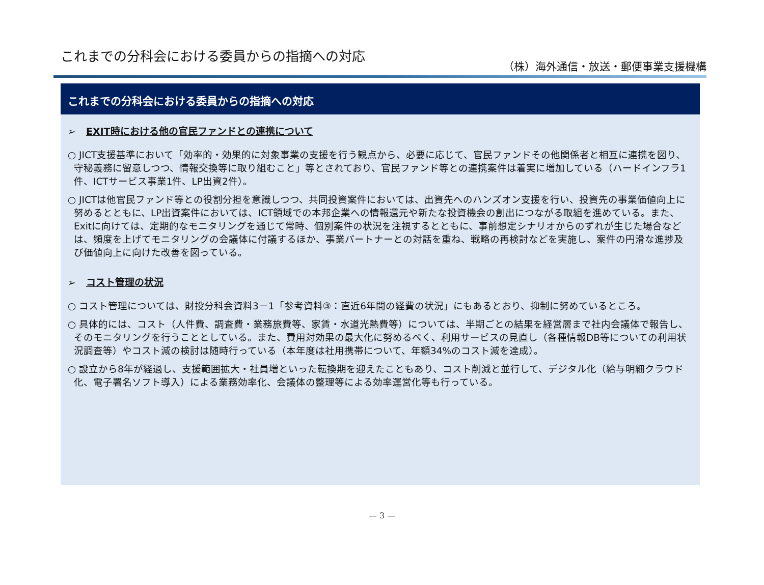これまでの分科会における委員からの指摘への対応
（株）海外通信・放送・郵便事業支援機構
これまでの分科会における委員からの指摘への対応
➢ EXIT時における他の官民ファンドとの連携について
○ JICT支援基準において「効率的・効果的に対象事業の支援を行う観点から、必要に応じて、官民ファンドその他関係者と相互に連携を図り、守秘義務に留意しつつ、情報交換等に取り組むこと」等とされており、官民ファンド等との連携案件は着実に増加している（ハードインフラ1件、ICTサービス事業1件、LP出資2件）。
○ JICTは他官民ファンド等との役割分担を意識しつつ、共同投資案件においては、出資先へのハンズオン支援を行い、投資先の事業価値向上に努めるとともに、LP出資案件においては、ICT領域での本邦企業への情報還元や新たな投資機会の創出につながる取組を進めている。また、Exitに向けては、定期的なモニタリングを通じて常時、個別案件の状況を注視するとともに、事前想定シナリオからのずれが生じた場合などは、頻度を上げてモニタリングの会議体に付議するほか、事業パートナーとの対話を重ね、戦略の再検討などを実施し、案件の円滑な進捗及び価値向上に向けた改善を図っている。
➢ コスト管理の状況
○ コスト管理については、財投分科会資料3－1「参考資料③：直近6年間の経費の状況」にもあるとおり、抑制に努めているところ。
○ 具体的には、コスト（人件費、調査費・業務旅費等、家賃・水道光熱費等）については、半期ごとの結果を経営層まで社内会議体で報告し、そのモニタリングを行うこととしている。また、費用対効果の最大化に努めるべく、利用サービスの見直し（各種情報DB等についての利用状況調査等）やコスト減の検討は随時行っている（本年度は社用携帯について、年額34%のコスト減を達成）。
○ 設立から8年が経過し、支援範囲拡大・社員増といった転換期を迎えたこともあり、コスト削減と並行して、デジタル化（給与明細クラウド化、電子署名ソフト導入）による業務効率化、会議体の整理等による効率運営化等も行っている。
— 3 —